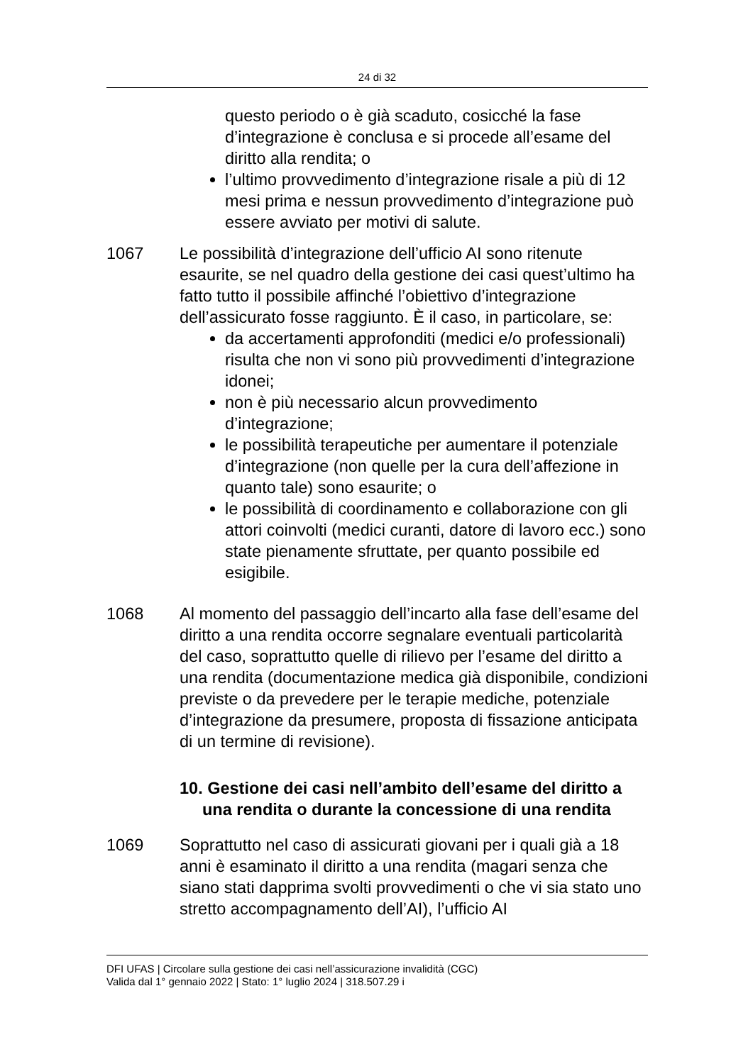24 di 32
questo periodo o è già scaduto, cosicché la fase d’integrazione è conclusa e si procede all’esame del diritto alla rendita; o
l’ultimo provvedimento d’integrazione risale a più di 12 mesi prima e nessun provvedimento d’integrazione può essere avviato per motivi di salute.
1067 Le possibilità d’integrazione dell’ufficio AI sono ritenute esaurite, se nel quadro della gestione dei casi quest’ultimo ha fatto tutto il possibile affinché l’obiettivo d’integrazione dell’assicurato fosse raggiunto. È il caso, in particolare, se:
da accertamenti approfonditi (medici e/o professionali) risulta che non vi sono più provvedimenti d’integrazione idonei;
non è più necessario alcun provvedimento d’integrazione;
le possibilità terapeutiche per aumentare il potenziale d’integrazione (non quelle per la cura dell’affezione in quanto tale) sono esaurite; o
le possibilità di coordinamento e collaborazione con gli attori coinvolti (medici curanti, datore di lavoro ecc.) sono state pienamente sfruttate, per quanto possibile ed esigibile.
1068 Al momento del passaggio dell’incarto alla fase dell’esame del diritto a una rendita occorre segnalare eventuali particolarità del caso, soprattutto quelle di rilievo per l’esame del diritto a una rendita (documentazione medica già disponibile, condizioni previste o da prevedere per le terapie mediche, potenziale d’integrazione da presumere, proposta di fissazione anticipata di un termine di revisione).
10. Gestione dei casi nell’ambito dell’esame del diritto a una rendita o durante la concessione di una rendita
1069 Soprattutto nel caso di assicurati giovani per i quali già a 18 anni è esaminato il diritto a una rendita (magari senza che siano stati dapprima svolti provvedimenti o che vi sia stato uno stretto accompagnamento dell’AI), l’ufficio AI
DFI UFAS | Circolare sulla gestione dei casi nell’assicurazione invalidità (CGC)
Valida dal 1° gennaio 2022 | Stato: 1° luglio 2024 | 318.507.29 i